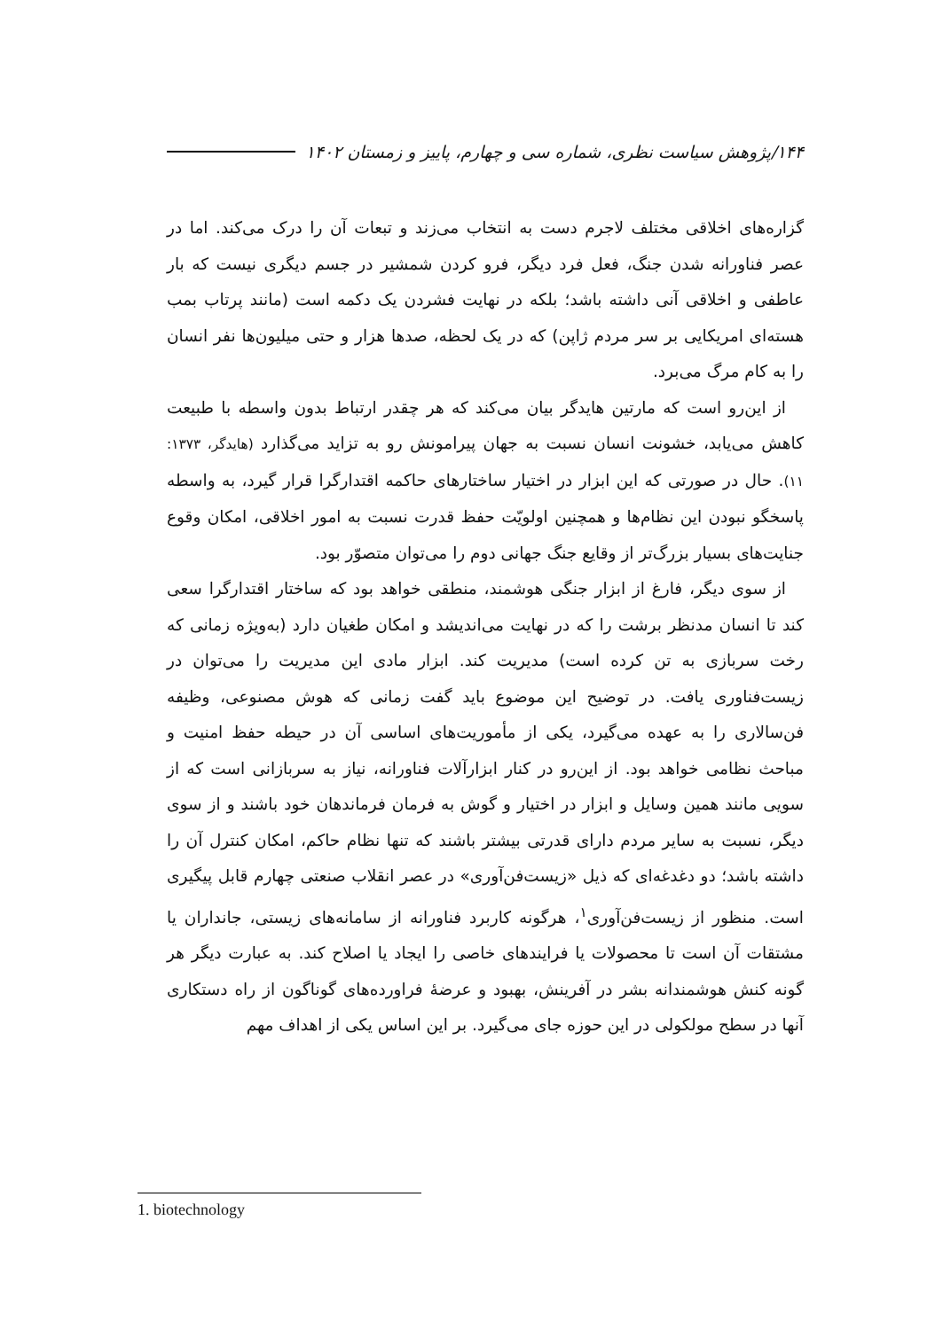۱۴۴/پژوهش سیاست نظری، شماره سی و چهارم، پاییز و زمستان ۱۴۰۲
گزاره‌های اخلاقی مختلف لاجرم دست به انتخاب می‌زند و تبعات آن را درک می‌کند. اما در عصر فناورانه شدن جنگ، فعل فرد دیگر، فرو کردن شمشیر در جسم دیگری نیست که بار عاطفی و اخلاقی آنی داشته باشد؛ بلکه در نهایت فشردن یک دکمه است (مانند پرتاب بمب هسته‌ای امریکایی بر سر مردم ژاپن) که در یک لحظه، صدها هزار و حتی میلیون‌ها نفر انسان را به کام مرگ می‌برد.
از این‌رو است که مارتین هایدگر بیان می‌کند که هر چقدر ارتباط بدون واسطه با طبیعت کاهش می‌یابد، خشونت انسان نسبت به جهان پیرامونش رو به تزاید می‌گذارد (هایدگر، ۱۳۷۳: ۱۱). حال در صورتی که این ابزار در اختیار ساختارهای حاکمه اقتدارگرا قرار گیرد، به واسطه پاسخگو نبودن این نظام‌ها و همچنین اولویّت حفظ قدرت نسبت به امور اخلاقی، امکان وقوع جنایت‌های بسیار بزرگ‌تر از وقایع جنگ جهانی دوم را می‌توان متصوّر بود.
از سوی دیگر، فارغ از ابزار جنگی هوشمند، منطقی خواهد بود که ساختار اقتدارگرا سعی کند تا انسان مدنظر برشت را که در نهایت می‌اندیشد و امکان طغیان دارد (به‌ویژه زمانی که رخت سربازی به تن کرده است) مدیریت کند. ابزار مادی این مدیریت را می‌توان در زیست‌فناوری یافت. در توضیح این موضوع باید گفت زمانی که هوش مصنوعی، وظیفه فن‌سالاری را به عهده می‌گیرد، یکی از مأموریت‌های اساسی آن در حیطه حفظ امنیت و مباحث نظامی خواهد بود. از این‌رو در کنار ابزارآلات فناورانه، نیاز به سربازانی است که از سویی مانند همین وسایل و ابزار در اختیار و گوش به فرمان فرماندهان خود باشند و از سوی دیگر، نسبت به سایر مردم دارای قدرتی بیشتر باشند که تنها نظام حاکم، امکان کنترل آن را داشته باشد؛ دو دغدغه‌ای که ذیل «زیست‌فن‌آوری» در عصر انقلاب صنعتی چهارم قابل پیگیری است. منظور از زیست‌فن‌آوری<sup>۱</sup>، هرگونه کاربرد فناورانه از سامانه‌های زیستی، جانداران یا مشتقات آن است تا محصولات یا فرایندهای خاصی را ایجاد یا اصلاح کند. به عبارت دیگر هر گونه کنش هوشمندانه بشر در آفرینش، بهبود و عرضهٔ فراورده‌های گوناگون از راه دستکاری آنها در سطح مولکولی در این حوزه جای می‌گیرد. بر این اساس یکی از اهداف مهم
1. biotechnology